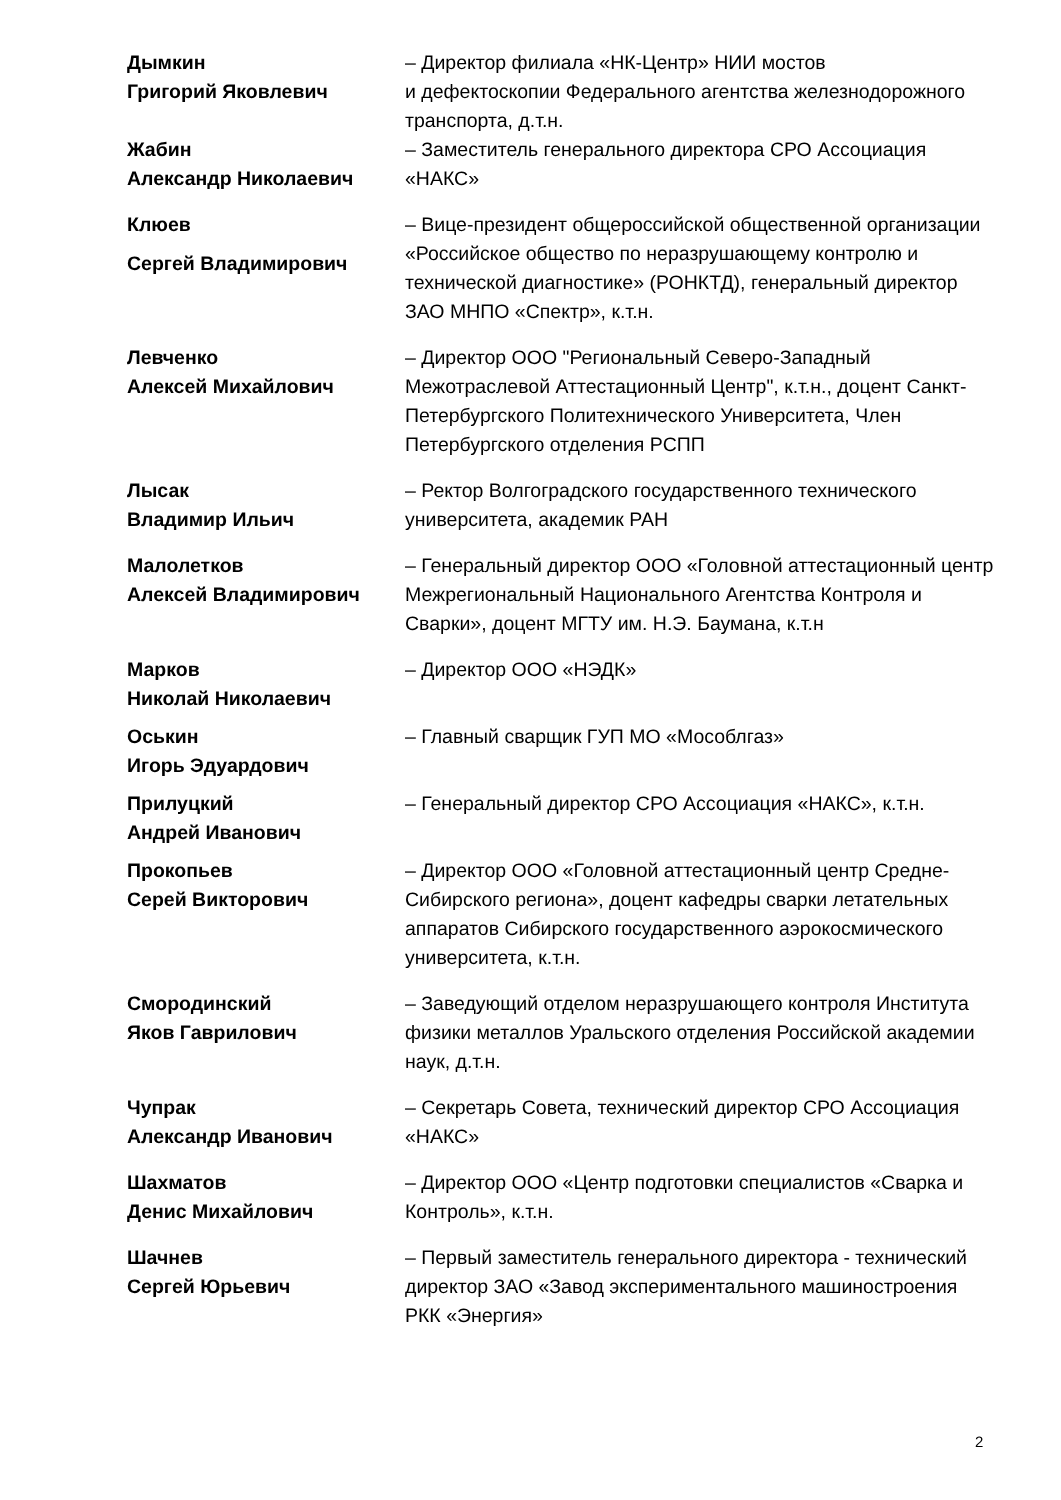Дымкин
Григорий Яковлевич
– Директор филиала «НК-Центр» НИИ мостов
и дефектоскопии Федерального агентства железнодорожного транспорта, д.т.н.
Жабин
Александр Николаевич
– Заместитель генерального директора СРО Ассоциация «НАКС»
Клюев
Сергей Владимирович
– Вице-президент общероссийской общественной организации «Российское общество по неразрушающему контролю и технической диагностике» (РОНКТД), генеральный директор ЗАО МНПО «Спектр», к.т.н.
Левченко
Алексей Михайлович
– Директор ООО "Региональный Северо-Западный Межотраслевой Аттестационный Центр", к.т.н., доцент Санкт-Петербургского Политехнического Университета, Член Петербургского отделения РСПП
Лысак
Владимир Ильич
– Ректор Волгоградского государственного технического университета, академик РАН
Малолетков
Алексей Владимирович
– Генеральный директор ООО «Головной аттестационный центр Межрегиональный Национального Агентства Контроля и Сварки», доцент МГТУ им. Н.Э. Баумана, к.т.н
Марков
Николай Николаевич
– Директор ООО «НЭДК»
Оськин
Игорь Эдуардович
– Главный сварщик ГУП МО «Мособлгаз»
Прилуцкий
Андрей Иванович
– Генеральный директор СРО Ассоциация «НАКС», к.т.н.
Прокопьев
Серей Викторович
– Директор ООО «Головной аттестационный центр Средне-Сибирского региона», доцент кафедры сварки летательных аппаратов Сибирского государственного аэрокосмического университета, к.т.н.
Смородинский
Яков Гаврилович
– Заведующий отделом неразрушающего контроля Института физики металлов Уральского отделения Российской академии наук, д.т.н.
Чупрак
Александр Иванович
– Секретарь Совета, технический директор СРО Ассоциация «НАКС»
Шахматов
Денис Михайлович
– Директор ООО «Центр подготовки специалистов «Сварка и Контроль», к.т.н.
Шачнев
Сергей Юрьевич
– Первый заместитель генерального директора - технический директор ЗАО «Завод экспериментального машиностроения РКК «Энергия»
2